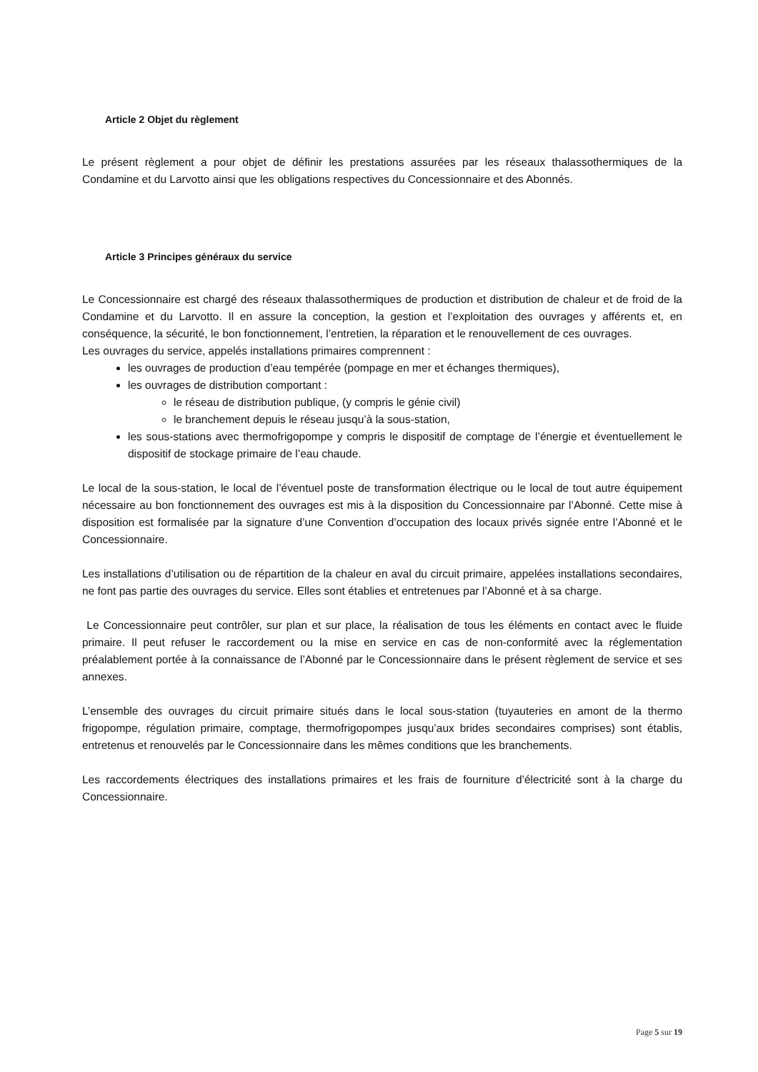Article 2 Objet du règlement
Le présent règlement a pour objet de définir les prestations assurées par les réseaux thalassothermiques de la Condamine et du Larvotto ainsi que les obligations respectives du Concessionnaire et des Abonnés.
Article 3 Principes généraux du service
Le Concessionnaire est chargé des réseaux thalassothermiques de production et distribution de chaleur et de froid de la Condamine et du Larvotto. Il en assure la conception, la gestion et l’exploitation des ouvrages y afférents et, en conséquence, la sécurité, le bon fonctionnement, l’entretien, la réparation et le renouvellement de ces ouvrages.
Les ouvrages du service, appelés installations primaires comprennent :
les ouvrages de production d’eau tempérée (pompage en mer et échanges thermiques),
les ouvrages de distribution comportant :
le réseau de distribution publique, (y compris le génie civil)
le branchement depuis le réseau jusqu’à la sous-station,
les sous-stations avec thermofrigopompe y compris le dispositif de comptage de l’énergie et éventuellement le dispositif de stockage primaire de l’eau chaude.
Le local de la sous-station, le local de l’éventuel poste de transformation électrique ou le local de tout autre équipement nécessaire au bon fonctionnement des ouvrages est mis à la disposition du Concessionnaire par l’Abonné. Cette mise à disposition est formalisée par la signature d’une Convention d’occupation des locaux privés signée entre l’Abonné et le Concessionnaire.
Les installations d’utilisation ou de répartition de la chaleur en aval du circuit primaire, appelées installations secondaires, ne font pas partie des ouvrages du service. Elles sont établies et entretenues par l’Abonné et à sa charge.
Le Concessionnaire peut contrôler, sur plan et sur place, la réalisation de tous les éléments en contact avec le fluide primaire. Il peut refuser le raccordement ou la mise en service en cas de non-conformité avec la réglementation préalablement portée à la connaissance de l’Abonné par le Concessionnaire dans le présent règlement de service et ses annexes.
L’ensemble des ouvrages du circuit primaire situés dans le local sous-station (tuyauteries en amont de la thermo frigopompe, régulation primaire, comptage, thermofrigopompes jusqu’aux brides secondaires comprises) sont établis, entretenus et renouvelés par le Concessionnaire dans les mêmes conditions que les branchements.
Les raccordements électriques des installations primaires et les frais de fourniture d’électricité sont à la charge du Concessionnaire.
Page 5 sur 19